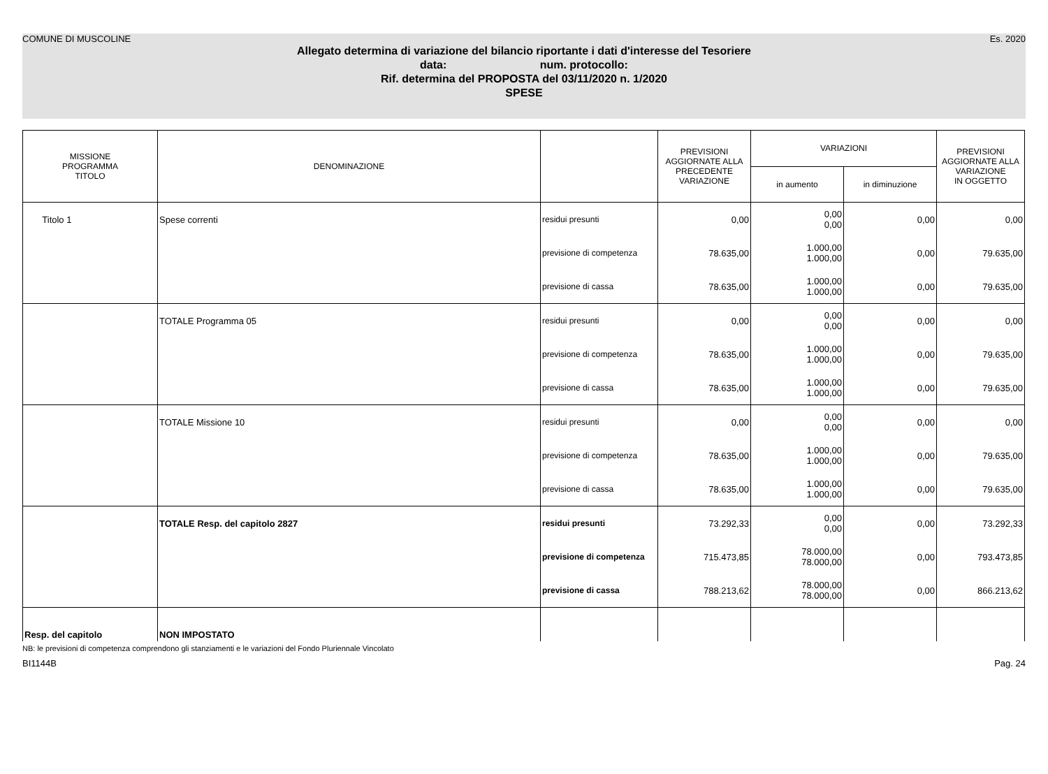COMUNE DI MUSCOLINE Es. 2020
Allegato determina di variazione del bilancio riportante i dati d'interesse del Tesoriere
data: num. protocollo:
Rif. determina del PROPOSTA del 03/11/2020 n. 1/2020
SPESE
| MISSIONE PROGRAMMA TITOLO | DENOMINAZIONE | | PREVISIONI AGGIORNATE ALLA PRECEDENTE VARIAZIONE | VARIAZIONI | | PREVISIONI AGGIORNATE ALLA VARIAZIONE IN OGGETTO |
| --- | --- | --- | --- | --- | --- | --- |
| | | | | in aumento | in diminuzione | |
| Titolo 1 | Spese correnti | residui presunti | 0,00 | 0,00 0,00 | 0,00 | 0,00 |
| | | previsione di competenza | 78.635,00 | 1.000,00 1.000,00 | 0,00 | 79.635,00 |
| | | previsione di cassa | 78.635,00 | 1.000,00 1.000,00 | 0,00 | 79.635,00 |
| | TOTALE Programma 05 | residui presunti | 0,00 | 0,00 0,00 | 0,00 | 0,00 |
| | | previsione di competenza | 78.635,00 | 1.000,00 1.000,00 | 0,00 | 79.635,00 |
| | | previsione di cassa | 78.635,00 | 1.000,00 1.000,00 | 0,00 | 79.635,00 |
| | TOTALE Missione 10 | residui presunti | 0,00 | 0,00 0,00 | 0,00 | 0,00 |
| | | previsione di competenza | 78.635,00 | 1.000,00 1.000,00 | 0,00 | 79.635,00 |
| | | previsione di cassa | 78.635,00 | 1.000,00 1.000,00 | 0,00 | 79.635,00 |
| | TOTALE Resp. del capitolo 2827 | residui presunti | 73.292,33 | 0,00 0,00 | 0,00 | 73.292,33 |
| | | previsione di competenza | 715.473,85 | 78.000,00 78.000,00 | 0,00 | 793.473,85 |
| | | previsione di cassa | 788.213,62 | 78.000,00 78.000,00 | 0,00 | 866.213,62 |
| Resp. del capitolo | NON IMPOSTATO | | | | | |
NB: le previsioni di competenza comprendono gli stanziamenti e le variazioni del Fondo Pluriennale Vincolato
BI1144B Pag. 24